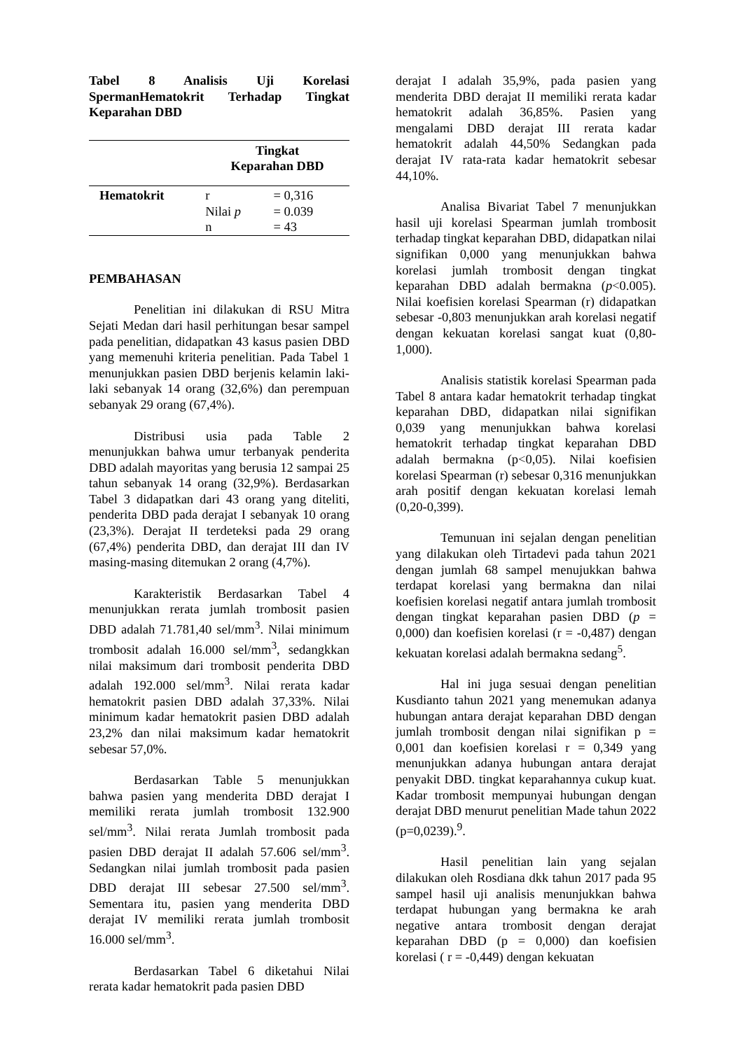Tabel 8 Analisis Uji Korelasi SpermanHematokrit Terhadap Tingkat Keparahan DBD
| | Tingkat Keparahan DBD | |
| --- | --- | --- |
| Hematokrit | r Nilai p n | = 0,316 = 0.039 = 43 |
PEMBAHASAN
Penelitian ini dilakukan di RSU Mitra Sejati Medan dari hasil perhitungan besar sampel pada penelitian, didapatkan 43 kasus pasien DBD yang memenuhi kriteria penelitian. Pada Tabel 1 menunjukkan pasien DBD berjenis kelamin laki-laki sebanyak 14 orang (32,6%) dan perempuan sebanyak 29 orang (67,4%).
Distribusi usia pada Table 2 menunjukkan bahwa umur terbanyak penderita DBD adalah mayoritas yang berusia 12 sampai 25 tahun sebanyak 14 orang (32,9%). Berdasarkan Tabel 3 didapatkan dari 43 orang yang diteliti, penderita DBD pada derajat I sebanyak 10 orang (23,3%). Derajat II terdeteksi pada 29 orang (67,4%) penderita DBD, dan derajat III dan IV masing-masing ditemukan 2 orang (4,7%).
Karakteristik Berdasarkan Tabel 4 menunjukkan rerata jumlah trombosit pasien DBD adalah 71.781,40 sel/mm<sup>3</sup>. Nilai minimum trombosit adalah 16.000 sel/mm<sup>3</sup>, sedangkkan nilai maksimum dari trombosit penderita DBD adalah 192.000 sel/mm<sup>3</sup>. Nilai rerata kadar hematokrit pasien DBD adalah 37,33%. Nilai minimum kadar hematokrit pasien DBD adalah 23,2% dan nilai maksimum kadar hematokrit sebesar 57,0%.
Berdasarkan Table 5 menunjukkan bahwa pasien yang menderita DBD derajat I memiliki rerata jumlah trombosit 132.900 sel/mm<sup>3</sup>. Nilai rerata Jumlah trombosit pada pasien DBD derajat II adalah 57.606 sel/mm<sup>3</sup>. Sedangkan nilai jumlah trombosit pada pasien DBD derajat III sebesar 27.500 sel/mm<sup>3</sup>. Sementara itu, pasien yang menderita DBD derajat IV memiliki rerata jumlah trombosit 16.000 sel/mm<sup>3</sup>.
Berdasarkan Tabel 6 diketahui Nilai rerata kadar hematokrit pada pasien DBD
derajat I adalah 35,9%, pada pasien yang menderita DBD derajat II memiliki rerata kadar hematokrit adalah 36,85%. Pasien yang mengalami DBD derajat III rerata kadar hematokrit adalah 44,50% Sedangkan pada derajat IV rata-rata kadar hematokrit sebesar 44,10%.
Analisa Bivariat Tabel 7 menunjukkan hasil uji korelasi Spearman jumlah trombosit terhadap tingkat keparahan DBD, didapatkan nilai signifikan 0,000 yang menunjukkan bahwa korelasi jumlah trombosit dengan tingkat keparahan DBD adalah bermakna (p<0.005). Nilai koefisien korelasi Spearman (r) didapatkan sebesar -0,803 menunjukkan arah korelasi negatif dengan kekuatan korelasi sangat kuat (0,80-1,000).
Analisis statistik korelasi Spearman pada Tabel 8 antara kadar hematokrit terhadap tingkat keparahan DBD, didapatkan nilai signifikan 0,039 yang menunjukkan bahwa korelasi hematokrit terhadap tingkat keparahan DBD adalah bermakna (p<0,05). Nilai koefisien korelasi Spearman (r) sebesar 0,316 menunjukkan arah positif dengan kekuatan korelasi lemah (0,20-0,399).
Temunuan ini sejalan dengan penelitian yang dilakukan oleh Tirtadevi pada tahun 2021 dengan jumlah 68 sampel menujukkan bahwa terdapat korelasi yang bermakna dan nilai koefisien korelasi negatif antara jumlah trombosit dengan tingkat keparahan pasien DBD (p = 0,000) dan koefisien korelasi (r = -0,487) dengan kekuatan korelasi adalah bermakna sedang<sup>5</sup>.
Hal ini juga sesuai dengan penelitian Kusdianto tahun 2021 yang menemukan adanya hubungan antara derajat keparahan DBD dengan jumlah trombosit dengan nilai signifikan p = 0,001 dan koefisien korelasi r = 0,349 yang menunjukkan adanya hubungan antara derajat penyakit DBD. tingkat keparahannya cukup kuat. Kadar trombosit mempunyai hubungan dengan derajat DBD menurut penelitian Made tahun 2022 (p=0,0239).<sup>9</sup>.
Hasil penelitian lain yang sejalan dilakukan oleh Rosdiana dkk tahun 2017 pada 95 sampel hasil uji analisis menunjukkan bahwa terdapat hubungan yang bermakna ke arah negative antara trombosit dengan derajat keparahan DBD (p = 0,000) dan koefisien korelasi ( r = -0,449) dengan kekuatan